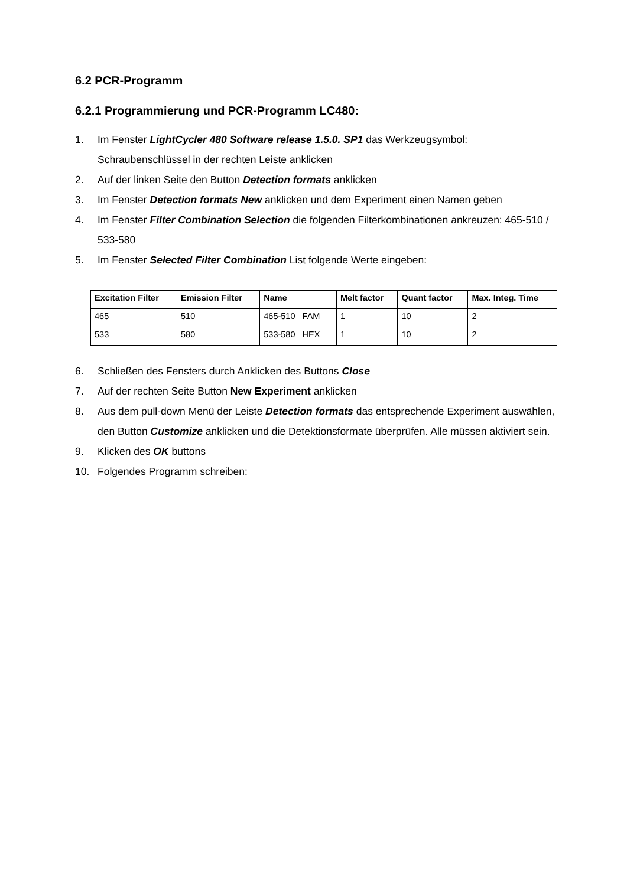6.2 PCR-Programm
6.2.1 Programmierung und PCR-Programm LC480:
1. Im Fenster LightCycler 480 Software release 1.5.0. SP1 das Werkzeugsymbol: Schraubenschlüssel in der rechten Leiste anklicken
2. Auf der linken Seite den Button Detection formats anklicken
3. Im Fenster Detection formats New anklicken und dem Experiment einen Namen geben
4. Im Fenster Filter Combination Selection die folgenden Filterkombinationen ankreuzen: 465-510 / 533-580
5. Im Fenster Selected Filter Combination List folgende Werte eingeben:
| Excitation Filter | Emission Filter | Name | Melt factor | Quant factor | Max. Integ. Time |
| --- | --- | --- | --- | --- | --- |
| 465 | 510 | 465-510 FAM | 1 | 10 | 2 |
| 533 | 580 | 533-580 HEX | 1 | 10 | 2 |
6. Schließen des Fensters durch Anklicken des Buttons Close
7. Auf der rechten Seite Button New Experiment anklicken
8. Aus dem pull-down Menü der Leiste Detection formats das entsprechende Experiment auswählen, den Button Customize anklicken und die Detektionsformate überprüfen. Alle müssen aktiviert sein.
9. Klicken des OK buttons
10. Folgendes Programm schreiben: